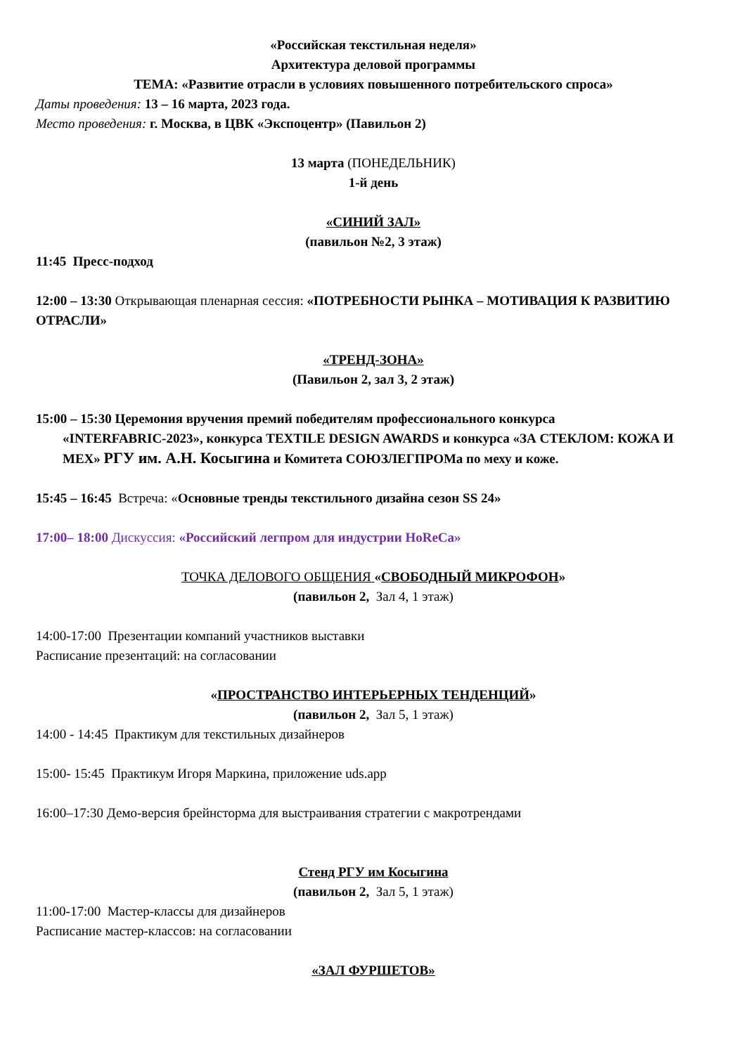«Российская текстильная неделя»
Архитектура деловой программы
ТЕМА: «Развитие отрасли в условиях повышенного потребительского спроса»
Даты проведения: 13 – 16 марта, 2023 года.
Место проведения: г. Москва, в ЦВК «Экспоцентр» (Павильон 2)
13 марта (ПОНЕДЕЛЬНИК)
1-й день
«СИНИЙ ЗАЛ»
(павильон №2, 3 этаж)
11:45 Пресс-подход
12:00 – 13:30 Открывающая пленарная сессия: «ПОТРЕБНОСТИ РЫНКА – МОТИВАЦИЯ К РАЗВИТИЮ ОТРАСЛИ»
«ТРЕНД-ЗОНА»
(Павильон 2, зал 3, 2 этаж)
15:00 – 15:30 Церемония вручения премий победителям профессионального конкурса
«INTERFABRIC-2023», конкурса TEXTILE DESIGN AWARDS и конкурса «ЗА СТЕКЛОМ: КОЖА И МЕХ» РГУ им. А.Н. Косыгина и Комитета СОЮЗЛЕГПРОМа по меху и коже.
15:45 – 16:45 Встреча: «Основные тренды текстильного дизайна сезон SS 24»
17:00– 18:00 Дискуссия: «Российский легпром для индустрии HoReCa»
ТОЧКА ДЕЛОВОГО ОБЩЕНИЯ «СВОБОДНЫЙ МИКРОФОН»
(павильон 2, Зал 4, 1 этаж)
14:00-17:00 Презентации компаний участников выставки
Расписание презентаций: на согласовании
«ПРОСТРАНСТВО ИНТЕРЬЕРНЫХ ТЕНДЕНЦИЙ»
(павильон 2, Зал 5, 1 этаж)
14:00 - 14:45 Практикум для текстильных дизайнеров
15:00- 15:45 Практикум Игоря Маркина, приложение uds.app
16:00–17:30 Демо-версия брейнсторма для выстраивания стратегии с макротрендами
Стенд РГУ им Косыгина
(павильон 2, Зал 5, 1 этаж)
11:00-17:00 Мастер-классы для дизайнеров
Расписание мастер-классов: на согласовании
«ЗАЛ ФУРШЕТОВ»